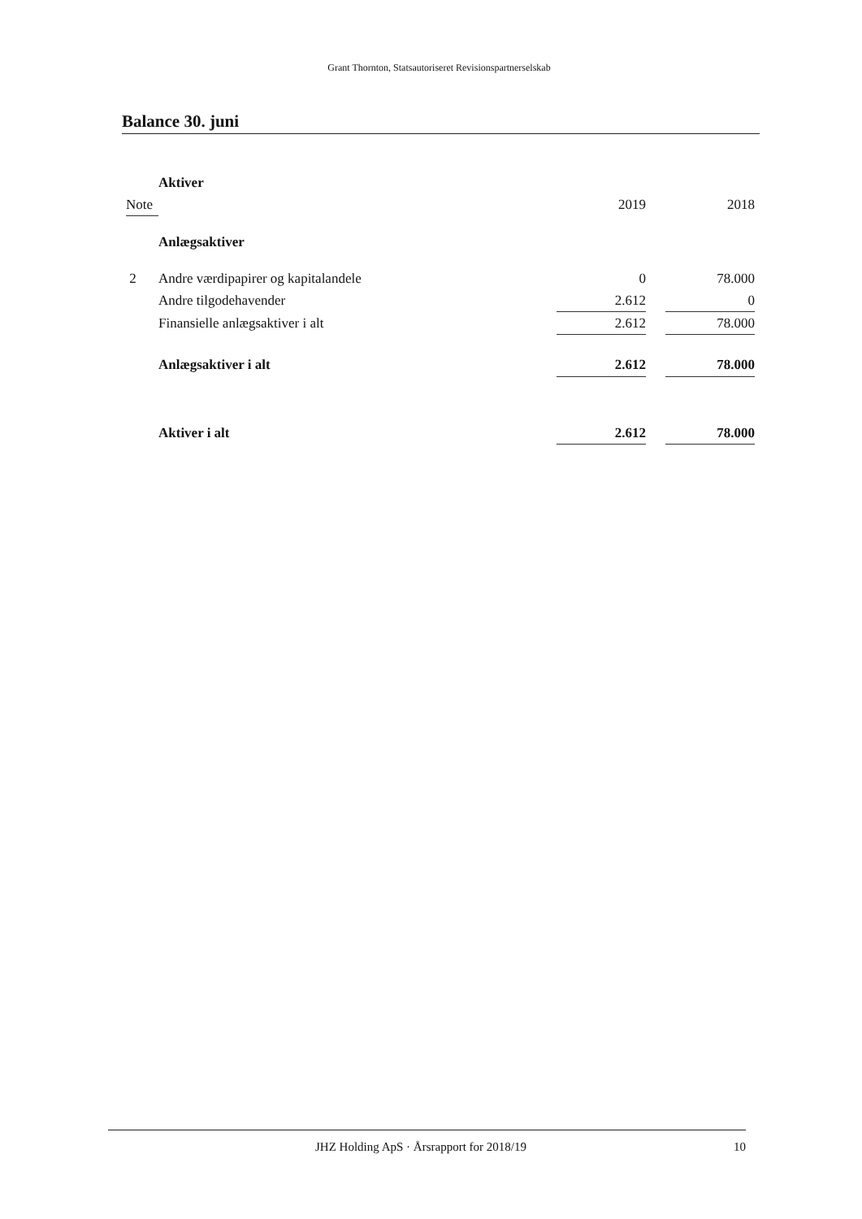Grant Thornton, Statsautoriseret Revisionspartnerselskab
Balance 30. juni
| | Aktiver | | | |
| Note | | 2019 | | 2018 |
| | Anlægsaktiver | | | |
| 2 | Andre værdipapirer og kapitalandele | 0 | | 78.000 |
| | Andre tilgodehavender | 2.612 | | 0 |
| | Finansielle anlægsaktiver i alt | 2.612 | | 78.000 |
| | Anlægsaktiver i alt | 2.612 | | 78.000 |
| | Aktiver i alt | 2.612 | | 78.000 |
JHZ Holding ApS · Årsrapport for 2018/19 10